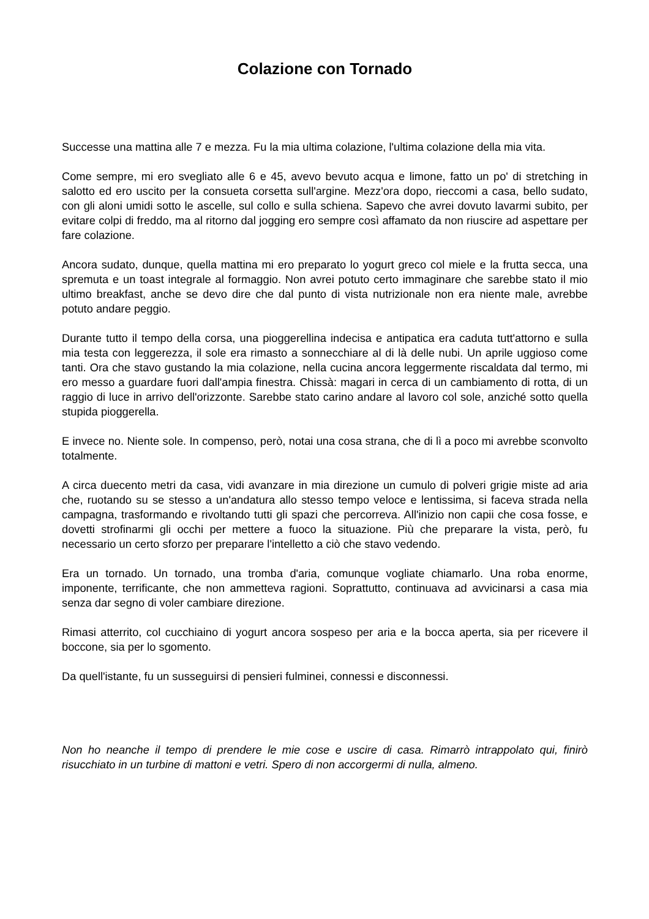Colazione con Tornado
Successe una mattina alle 7 e mezza. Fu la mia ultima colazione, l'ultima colazione della mia vita.
Come sempre, mi ero svegliato alle 6 e 45, avevo bevuto acqua e limone, fatto un po' di stretching in salotto ed ero uscito per la consueta corsetta sull'argine. Mezz'ora dopo, rieccomi a casa, bello sudato, con gli aloni umidi sotto le ascelle, sul collo e sulla schiena. Sapevo che avrei dovuto lavarmi subito, per evitare colpi di freddo, ma al ritorno dal jogging ero sempre così affamato da non riuscire ad aspettare per fare colazione.
Ancora sudato, dunque, quella mattina mi ero preparato lo yogurt greco col miele e la frutta secca, una spremuta e un toast integrale al formaggio. Non avrei potuto certo immaginare che sarebbe stato il mio ultimo breakfast, anche se devo dire che dal punto di vista nutrizionale non era niente male, avrebbe potuto andare peggio.
Durante tutto il tempo della corsa, una pioggerellina indecisa e antipatica era caduta tutt'attorno e sulla mia testa con leggerezza, il sole era rimasto a sonnecchiare al di là delle nubi. Un aprile uggioso come tanti. Ora che stavo gustando la mia colazione, nella cucina ancora leggermente riscaldata dal termo, mi ero messo a guardare fuori dall'ampia finestra. Chissà: magari in cerca di un cambiamento di rotta, di un raggio di luce in arrivo dell'orizzonte. Sarebbe stato carino andare al lavoro col sole, anziché sotto quella stupida pioggerella.
E invece no. Niente sole. In compenso, però, notai una cosa strana, che di lì a poco mi avrebbe sconvolto totalmente.
A circa duecento metri da casa, vidi avanzare in mia direzione un cumulo di polveri grigie miste ad aria che, ruotando su se stesso a un'andatura allo stesso tempo veloce e lentissima, si faceva strada nella campagna, trasformando e rivoltando tutti gli spazi che percorreva. All'inizio non capii che cosa fosse, e dovetti strofinarmi gli occhi per mettere a fuoco la situazione. Più che preparare la vista, però, fu necessario un certo sforzo per preparare l'intelletto a ciò che stavo vedendo.
Era un tornado. Un tornado, una tromba d'aria, comunque vogliate chiamarlo. Una roba enorme, imponente, terrificante, che non ammetteva ragioni. Soprattutto, continuava ad avvicinarsi a casa mia senza dar segno di voler cambiare direzione.
Rimasi atterrito, col cucchiaino di yogurt ancora sospeso per aria e la bocca aperta, sia per ricevere il boccone, sia per lo sgomento.
Da quell'istante, fu un susseguirsi di pensieri fulminei, connessi e disconnessi.
Non ho neanche il tempo di prendere le mie cose e uscire di casa. Rimarrò intrappolato qui, finirò risucchiato in un turbine di mattoni e vetri. Spero di non accorgermi di nulla, almeno.